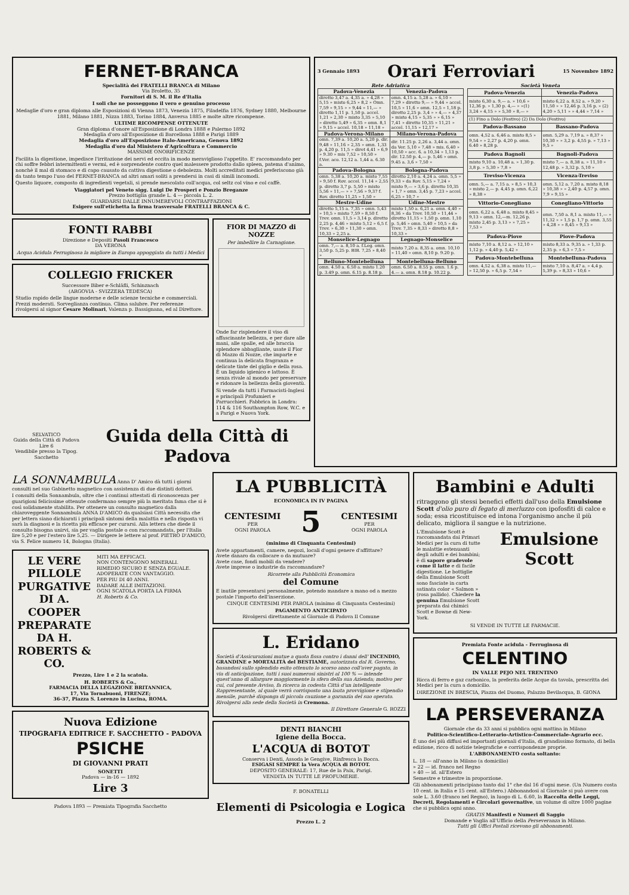FERNET-BRANCA
Specialità dei FRATELLI BRANCA di Milano
Via Broletto, 35
Fornitori di S. M. il Re d'Italia
I soli che ne posseggono il vero e genuino processo
Medaglie d'oro e gran diploma alle Esposizioni di Vienna 1873, Venezia 1875, Filadelfia 1876, Sydney 1880, Melbourne 1881, Milano 1881, Nizza 1883, Torino 1884, Anversa 1885 e molte altre ricompense.
ULTIME RICOMPENSE OTTENUTE
Gran diploma d'onore all'Esposizione di Londra 1888 e Palermo 1892
Medaglia d'oro all'Esposizione di Barcellona 1888 e Parigi 1889
Medaglia d'oro all'Esposizione Italo-Americana, Genova 1892
Medaglia d'oro dal Ministero d'Agricoltura e Commercio
MASSIME ONORIFICENZE
Facilita la digestione, impedisce l'irritazione dei nervi ed eccita in modo meraviglioso l'appetito. E' raccomandato per chi soffre febbri intermittenti e vermi, ed è sorprendente contro quel malessere prodotto dallo spleen, patema d'animo, nonchè il mal di stomaco e di capo causato da cattiva digestione o debolezza. Molti accreditati medici preferiscono già da tanto tempo l'uso del FERNET-BRANCA ad altri amari soliti a prendersi in casi di simili incomodi.
Questo liquore, composto di ingredienti vegetali, si prende mescolato coll'acqua, col seltz col vino e col caffè.
Viaggiatori pel Veneto sigg. Luigi De Prosperi e Ponzio Breganze
Prezzo bottiglia grande L. 4 — piccola L. 2.
GUARDARSI DALLE INNUMEREVOLI CONTRAFFAZIONI
Esigere sull'etichetta la firma trasversale FRATELLI BRANCA & C.
FONTI RABBI
Direzione e Depositi Pasoli Francesco
DA VERONA
Acqua Acidula Ferruginosa la migliore in Europa appoggiata da tutti i Medici
COLLEGIO FRICKER
Successore Biber e-Schläfli, Schinznach
(ARGOVIA - SVIZZERA TEDESCA)
Studio rapido delle lingue moderne e delle scienze tecniche e commerciali. Prezzi moderati. Sorveglianza continua. Clima salubre. Per referenze rivolgersi al signor Cesare Molinari, Valenza p. Bassignana, ed al Direttore.
FIOR DI MAZZO di NOZZE
Per imbellire la Carnagione.
Onde far risplendere il viso di affascinante bellezza, e per dare alle mani, alle spalle, ed alle braccia splendore abbagliante, usate il Fior di Mazzo di Nozze, che imparte e continua la delicata fragranza e delicate tinte del giglio e della rosa. È un liquido igienico e lattoso. È senza rivale al mondo per preservare e ridonare la bellezza della gioventù.
Si vende da tutti i Farmacisti-Inglesi e principali Profumieri e Parrucchieri. Fabbrica in Londra: 114 & 116 Southampton Row, W.C. e a Parigi e Nuova York.
SELVATICO
Guida della Città di Padova
Lire 6
Vendibile presso la Tipog. Sacchetto
Guida della Città di Padova
3 Gennaio 1893
Orari Ferroviari
15 Novembre 1892
Rete Adriatica Società Veneta
| Padova-Venezia | Venezia-Padova |
| --- | --- |
| diretto 3,47 a. 4,35 a. » 4,28 » 5,15 » misto 6,25 » 8,2 » Omn. 7,59 » 9,15 » » 9,44 » 11,— » diretto 1,11 p. 1,50 p. accel. 1,21 » 2,30 » misto 3,35 » 5,10 » diretto 5,49 » 6,35 » omn. 8,1 » 9,15 » accel. 10,18 » 11,18 » | omn. 4,15 a. 5,28 a. » 6,10 » 7,29 » diretto 9,— » 9,44 » accel. 10,5 » 11,6 » omn. 12,5 » 1,18 p. diretto 2,25 p. 3,4 » » 4,— » 4,37 » misto 4,15 » 5,35 » » 6,15 » 7,41 » diretto 10,35 » 11,21 » accel. 11,15 » 12,17 » |
| Padova-Verona-Milano | Milano-Verona-Padova |
| omn. 7,39 a. 10,20 a. 5,20 p. dir. 9,48 » 11,16 » 2,35 » omn. 1,33 p. 4,20 p. 11,5 » diret 4,41 » 6,9 » 9.30 » mis 7,52 » 10,50 » f.Ver. aco. 12,12 a. 1,44 a. 6.30 a. | dir. 11.25 p. 2,26 a. 3,44 a. omn. da Ver. 5,10 » 7,48 » mis. 6,40 » 10,50 » acc. 6. a 10,34 » 1,13 p. dir. 12.50 p. 4,— p. 5,46 » omn. 9.45 a. 3,6 » 7,50 » |
| Padova-Bologna | Bologna-Padova |
| omn. 5,38 a. 10,20 a. misto 7,55 » 9,50 f. Rov. accel. 11,14 » 2,55 p. diretto 3,7 p. 5,50 » misto 5,56 » 11,— » » 7,56 » 9,37 f. Rov. diretto 11,25 » 1,50 » | diretto 2,10 a. 4,24 a. omn. 5,5 » 9,33 » da Rov. 5,15 » 7,24 » misto 9,— » 3,6 p. diretto 10,35 » 1,7 » omn. 3,45 p. 7,23 » accel. 6,25 » 10,7 » |
| Mestre-Udine | Udine-Mestre |
| diretto 5,15 a. 7,35 » omn. 5,43 » 10,5 » misto 7,59 » 8,50 f. Trev. omn. 11,5 » 3,14 p. diretto 2,25 p. 4,46 » misto 5,12 » 6,5 f. Trev. » 6,30 » 11,30 » omn. 10,33 » 2,25 a. | misto 1,50 a. 6,21 a. omn. 4,40 » 8,36 » da Trev. 10,50 » 11,44 » diretto 11,15 » 1,50 p. omn. 1,10 p. 5,46 » omn. 5,40 » 10,5 » da Trev. 7,35 » 8,33 » diretto 8,8 » 10,33 » |
| Monselice-Legnago | Legnago-Monselice |
| omn. 7,— a. 8,10 a. f.Leg. omn. 3,50 p. 5,25 p. BIB. 7,25 » 8,40 » | misto 7,20 a. 8,35 a. omn. 10,10 » 11,40 » omn. 8,10 p. 9.20 p. |
| Belluno-Montebelluna | Montebelluna-Belluno |
| omn. 4.50 a. 6.50 a. misto 1.20 p. 3.49 p. omn. 6.15 p. 8.18 p. | omn. 6.50 a. 8.55 p. omn. 1.6 p. 4.— a. omn. 8.18 p. 10.22 p. |
| Padova-Venezia | Venezia-Padova |
| --- | --- |
| misto 6,30 a. 9,— a. » 10,6 » 12,36 p. » 1,30 p. 4,— » »(1) 3,24 » 4,15 » » 5,30 » 8,— » | misto 6,22 a. 8,52 a. » 9,20 » 11,50 » » 12,46 p. 3,16 p. » (2) 4,20 » 5,11 » » 4,44 » 7,14 » |
| (1) Fino a Dolo (Festivo) (2) Da Dolo (Festivo) | |
| Padova-Bassano | Bassano-Padova |
| omn. 4,52 a. 6,46 a. misto 8,5 » 9,54 » » 2,27 p. 4,20 p. omn. 6.40 » 8,28 p. | omn. 5,29 a. 7,19 a. » 8,37 » 10,30 » » 3,2 p. 4,55 p. » 7,13 » 9,5 » |
| Padova Bagnoli | Bagnoli-Padova |
| misto 9,10 a. 10,48 a. » 1,30 p. 3,8 p. » 5,30 » 7,8 » | misto 7,— a. 8,38 a. » 11,10 » 12,48 p. » 3,32 p. 5,10 » |
| Treviso-Vicenza | Vicenza-Treviso |
| omn. 5,— a. 7,15 a. » 8,5 » 10,3 » misto 2,— p. 4,45 p. omn. 6,22 » 8,38 » | omn. 5,12 a. 7,20 a. misto 8,18 » 10,38 » » 2,40 p. 4,57 p. omn. 7,9 » 9,15 » |
| Vittorio-Conegliano | Conegliano-Vittorio |
| omn. 6,22 a. 6,48 a. misto 8,45 » 9,13 » omn. 12,—m. 12,26 p. misto 2,45 p. 3,13 » » 7,25 » 7,53 » | omn. 7,50 a. 8,1 a. misto 11,— » 11,32 » » 1,5 p. 1,7 p. omn. 3,55 » 4,28 » » 8,45 » 9,13 » |
| Padova-Piove | Piove-Padova |
| misto 7,10 a. 8,12 a. » 12,10 » 1,12 p. » 4,40 p. 5,42 » | misto 8,33 a. 9,35 a. » 1,33 p. 2,35 p. » 6,3 » 7,5 » |
| Padova-Montebelluna | Montebelluna-Padova |
| omn. 4,52 a. 6,38 a. misto 11,— » 12,50 p. » 6,5 p. 7,54 » | misto 7,10 a. 8,47 a. » 4,4 p. 5,39 p. » 8,33 » 10,6 » |
LA SONNAMBULA Anna D' Amico dà tutti i giorni consulti nel suo Gabinetto magnetico con assistenza di due distinti dottori.
I consulti della Sonnambula, oltre che i continui attestati di riconoscenza per guarigioni felicissime ottenute confermano sempre più la meritata fama che si è così solidamente stabilita. Per ottenere un consulto magnetico dalla chiaroveggente Sonnambula ANNA D'AMICO da qualsiasi Città necessita che per lettera siano dichiarati i principali sintomi della malattia e nella risposta vi sarà la diagnosi e la ricetta più efficace per curarsi. Alla lettera che diede il consulto bisogna unirvi, sia per vaglia postale o con raccomandata, per l'Italia lire 5,20 e per l'estero lire 5,25. — Dirigere le lettere al prof. PIETRO D'AMICO, via S. Felice numero 14, Bologna (Italia).
LE VERE PILLOLE PURGATIVE DI A. COOPER PREPARATE DA H. ROBERTS & CO.
MITI MA EFFICACI.
NON CONTENGONO MINERALI.
RIMEDIO SICURO E SENZA EGUALE.
ADOPERATE CON VANTAGGIO.
PER PIU DI 40 ANNI.
BADARE ALLE IMITAZIONI.
OGNI SCATOLA PORTA LA FIRMA
H. Roberts & Co.
Prezzo, Lire 1 e 2 la scatola.
H. ROBERTS & Co.,
FARMACIA DELLA LEGAZIONE BRITANNICA,
17, Via Tornabuoni, FIRENZE;
36-37, Piazza S. Lorenzo in Lucina, ROMA.
Nuova Edizione
TIPOGRAFIA EDITRICE F. SACCHETTO - PADOVA
PSICHE
DI GIOVANNI PRATI
SONETTI
Padova — in-16 — 1892
Lire 3
Padova 1893 — Premiata Tipografia Sacchetto
LA PUBBLICITÀ
ECONOMICA IN IV PAGINA
CENTESIMI
PER
OGNI PAROLA
5
CENTESIMI
PER
OGNI PAROLA
(minimo di Cinquanta Centesimi)
Avete appartamenti, camere, negozi, locali d'ogni genere d'affittare?
Avete danaro da collocare o da mutuare?
Avete case, fondi mobili da vendere?
Avete imprese o industrie da raccomandare?
Ricorrete alla Pubblicità Economica
del Comune
E inutile presentarsi personalmente, potendo mandare a mano od a mezzo postale l'importo dell'inserzione.
CINQUE CENTESIMI PER PAROLA (minimo di Cinquanta Centesimi)
PAGAMENTO ANTICIPATO
Rivolgersi direttamente al Giornale di Padova Il Comune
L. Eridano
Società d'Assicurazioni mutue a quota fissa contro i danni dell' INCENDIO, GRANDINE e MORTALITÀ del BESTIAME, autorizzata dal R. Governo, basandosi sullo splendido esito ottenuto lo scorso anno coll'aver pagato, in via di anticipazione, tutti i suoi numerosi sinistri al 100 % — intende quest'anno di allargare maggiormente la sfera della sua Azienda; motivo per cui, col presente Avviso, fa ricerca in codesta Città d'un intelligente Rappresentante, al quale verrà corrisposto una lauta provvigione e stipendio mensile, purchè disponga di piccola cauzione a garanzia del suo operato. Rivolgersi alla sede della Società in Cremona.
Il Direttore Generale G. ROZZI
DENTI BIANCHI
Igiene della Bocca.
L'ACQUA di BOTOT
Conserva i Denti, Assoda le Gengive, Rinfresca la Bocca.
ESIGASI SEMPRE la Vera ACQUA di BOTOT.
DEPOSITO GENERALE: 17, Rue de la Paix, Parigi.
VENDITA IN TUTTE LE PROFUMERIE.
F. BONATELLI
Elementi di Psicologia e Logica
Prezzo L. 2
Bambini e Adulti
ritraggono gli stessi benefici effetti dall'uso della Emulsione Scott d'olio puro di fegato di merluzzo con ipofosfiti di calce e soda; essa ricostituisce ed intona l'organismo anche il più delicato, migliora il sangue e la nutrizione.
L'Emulsione Scott è raccomandata dai Primari Medici per la cura di tutte le malattie estenuanti degli adulti e dei bambini; è di sapore gradevole come il latte e di facile digestione. Le bottiglie della Emulsione Scott sono fasciate in carta satinata color « Salmon » (rosa pallido). Chiedere la genuina Emulsione Scott preparata dai chimici Scott e Bowne di New-York.
Emulsione Scott
SI VENDE IN TUTTE LE FARMACIE.
Premiata Fonte acidula - Ferruginosa di
CELENTINO
IN VALLE PEJO NEL TRENTINO
Ricca di ferro e gaz carbonico, la preferita delle Acque da tavola, prescritta dei Medici per la cura a domicilio.
DIREZIONE IN BRESCIA, Piazza del Duomo, Palazzo Bevilacqua, B. GIONA
LA PERSEVERANZA
Giornale che da 33 anni si pubblica ogni mattina in Milano
Politico-Scientifico-Letterario-Artistico-Commerciale-Agrario ecc.
È uno dei più diffusi ed importanti giornali d'Italia, di grandissimo formato, di bella edizione, ricco di notizie telegrafiche e corrispondenze proprie.
L'ABBONAMENTO costa soltanto:
L. 18 — all'anno in Milano (a domicilio)
» 22 — id. franco nel Regno
» 40 — id. all'Estero
Semestre e trimestre in proporzione.
Gli abbonamenti principiano tanto dal 1° che dal 16 d'ogni mese. (Un Numero costa 10 cent. in Italia e 15 cent. all'Estero.) Abbonandosi al Giornale si può avere con sole L. 3.60 (franco nel Regno), in luogo di L. 6.60, la Raccolta delle Leggi, Decreti, Regolamenti e Circolari governative, un volume di oltre 1000 pagine che si pubblica ogni anno.
GRATIS Manifesti e Numeri di Saggio
Domande e Vaglia all'Ufficio della Perseveranza in Milano.
Tutti gli Uffici Postali ricevono gli abbonamenti.